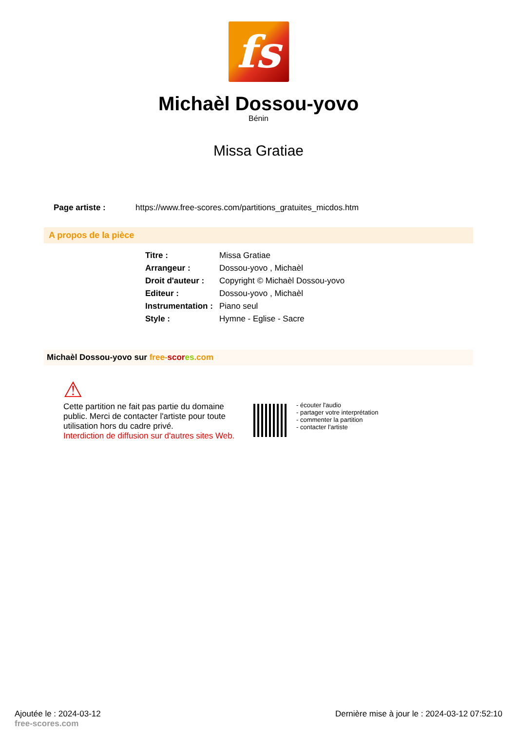fs
Michaèl Dossou-yovo
Bénin
Missa Gratiae
Page artiste : https://www.free-scores.com/partitions_gratuites_micdos.htm
A propos de la pièce
| Titre : | Missa Gratiae |
| Arrangeur : | Dossou-yovo , Michaèl |
| Droit d'auteur : | Copyright © Michaèl Dossou-yovo |
| Editeur : | Dossou-yovo , Michaèl |
| Instrumentation : | Piano seul |
| Style : | Hymne - Eglise - Sacre |
Michaèl Dossou-yovo sur free-scor es.com
⚠
Cette partition ne fait pas partie du domaine public. Merci de contacter l'artiste pour toute utilisation hors du cadre privé.
Interdiction de diffusion sur d'autres sites Web.
- écouter l'audio
- partager votre interprétation
- commenter la partition
- contacter l'artiste
Ajoutée le : 2024-03-12
free-scores.com
Dernière mise à jour le : 2024-03-12 07:52:10